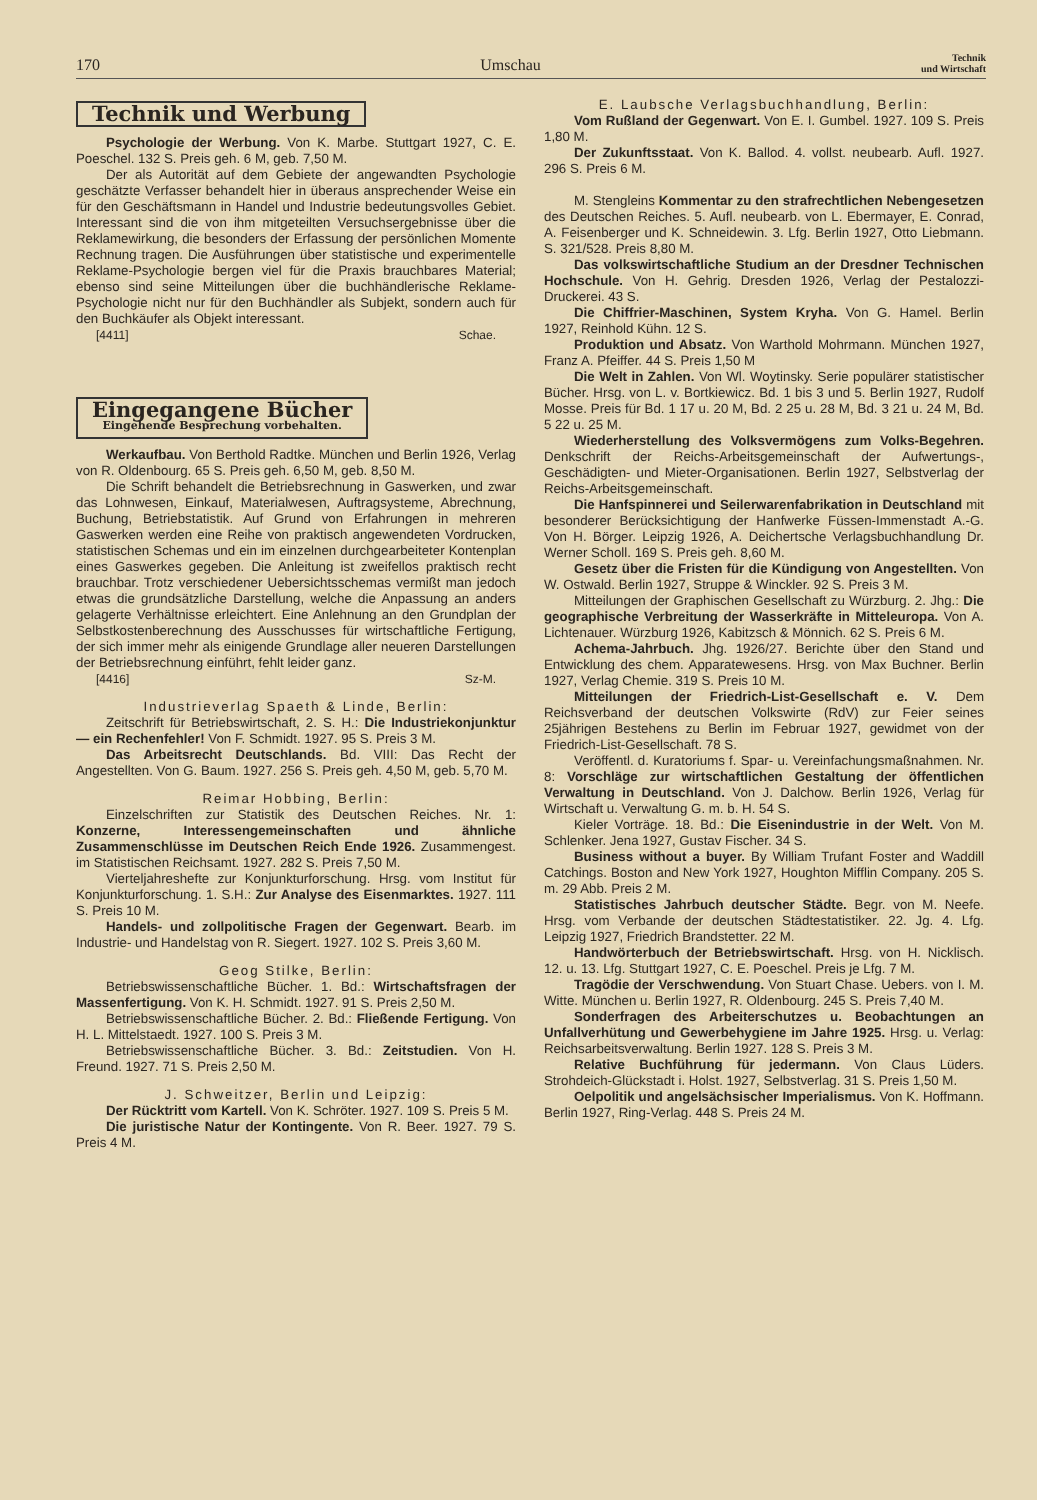170 Umschau Technik
und Wirtschaft
Technik und Werbung
Psychologie der Werbung. Von K. Marbe. Stuttgart 1927, C. E. Poeschel. 132 S. Preis geh. 6 M, geb. 7,50 M.
Der als Autorität auf dem Gebiete der angewandten Psychologie geschätzte Verfasser behandelt hier in überaus ansprechender Weise ein für den Geschäftsmann in Handel und Industrie bedeutungsvolles Gebiet. Interessant sind die von ihm mitgeteilten Versuchsergebnisse über die Reklamewirkung, die besonders der Erfassung der persönlichen Momente Rechnung tragen. Die Ausführungen über statistische und experimentelle Reklame-Psychologie bergen viel für die Praxis brauchbares Material; ebenso sind seine Mitteilungen über die buchhändlerische Reklame-Psychologie nicht nur für den Buchhändler als Subjekt, sondern auch für den Buchkäufer als Objekt interessant.
[4411] Schae.
Eingegangene Bücher Eingehende Besprechung vorbehalten.
Werkaufbau. Von Berthold Radtke. München und Berlin 1926, Verlag von R. Oldenbourg. 65 S. Preis geh. 6,50 M, geb. 8,50 M.
Die Schrift behandelt die Betriebsrechnung in Gaswerken, und zwar das Lohnwesen, Einkauf, Materialwesen, Auftragsysteme, Abrechnung, Buchung, Betriebstatistik. Auf Grund von Erfahrungen in mehreren Gaswerken werden eine Reihe von praktisch angewendeten Vordrucken, statistischen Schemas und ein im einzelnen durchgearbeiteter Kontenplan eines Gaswerkes gegeben. Die Anleitung ist zweifellos praktisch recht brauchbar. Trotz verschiedener Uebersichtsschemas vermißt man jedoch etwas die grundsätzliche Darstellung, welche die Anpassung an anders gelagerte Verhältnisse erleichtert. Eine Anlehnung an den Grundplan der Selbstkostenberechnung des Ausschusses für wirtschaftliche Fertigung, der sich immer mehr als einigende Grundlage aller neueren Darstellungen der Betriebsrechnung einführt, fehlt leider ganz.
[4416] Sz-M.
Industrieverlag Spaeth & Linde, Berlin:
Zeitschrift für Betriebswirtschaft, 2. S. H.: Die Industriekonjunktur — ein Rechenfehler! Von F. Schmidt. 1927. 95 S. Preis 3 M.
Das Arbeitsrecht Deutschlands. Bd. VIII: Das Recht der Angestellten. Von G. Baum. 1927. 256 S. Preis geh. 4,50 M, geb. 5,70 M.
Reimar Hobbing, Berlin:
Einzelschriften zur Statistik des Deutschen Reiches. Nr. 1: Konzerne, Interessengemeinschaften und ähnliche Zusammenschlüsse im Deutschen Reich Ende 1926. Zusammengest. im Statistischen Reichsamt. 1927. 282 S. Preis 7,50 M.
Vierteljahreshefte zur Konjunkturforschung. Hrsg. vom Institut für Konjunkturforschung. 1. S.H.: Zur Analyse des Eisenmarktes. 1927. 111 S. Preis 10 M.
Handels- und zollpolitische Fragen der Gegenwart. Bearb. im Industrie- und Handelstag von R. Siegert. 1927. 102 S. Preis 3,60 M.
Geog Stilke, Berlin:
Betriebswissenschaftliche Bücher. 1. Bd.: Wirtschaftsfragen der Massenfertigung. Von K. H. Schmidt. 1927. 91 S. Preis 2,50 M.
Betriebswissenschaftliche Bücher. 2. Bd.: Fließende Fertigung. Von H. L. Mittelstaedt. 1927. 100 S. Preis 3 M.
Betriebswissenschaftliche Bücher. 3. Bd.: Zeitstudien. Von H. Freund. 1927. 71 S. Preis 2,50 M.
J. Schweitzer, Berlin und Leipzig:
Der Rücktritt vom Kartell. Von K. Schröter. 1927. 109 S. Preis 5 M.
Die juristische Natur der Kontingente. Von R. Beer. 1927. 79 S. Preis 4 M.
E. Laubsche Verlagsbuchhandlung, Berlin:
Vom Rußland der Gegenwart. Von E. I. Gumbel. 1927. 109 S. Preis 1,80 M.
Der Zukunftsstaat. Von K. Ballod. 4. vollst. neubearb. Aufl. 1927. 296 S. Preis 6 M.
M. Stengleins Kommentar zu den strafrechtlichen Nebengesetzen des Deutschen Reiches. 5. Aufl. neubearb. von L. Ebermayer, E. Conrad, A. Feisenberger und K. Schneidewin. 3. Lfg. Berlin 1927, Otto Liebmann. S. 321/528. Preis 8,80 M.
Das volkswirtschaftliche Studium an der Dresdner Technischen Hochschule. Von H. Gehrig. Dresden 1926, Verlag der Pestalozzi-Druckerei. 43 S.
Die Chiffrier-Maschinen, System Kryha. Von G. Hamel. Berlin 1927, Reinhold Kühn. 12 S.
Produktion und Absatz. Von Warthold Mohrmann. München 1927, Franz A. Pfeiffer. 44 S. Preis 1,50 M
Die Welt in Zahlen. Von Wl. Woytinsky. Serie populärer statistischer Bücher. Hrsg. von L. v. Bortkiewicz. Bd. 1 bis 3 und 5. Berlin 1927, Rudolf Mosse. Preis für Bd. 1 17 u. 20 M, Bd. 2 25 u. 28 M, Bd. 3 21 u. 24 M, Bd. 5 22 u. 25 M.
Wiederherstellung des Volksvermögens zum Volks-Begehren. Denkschrift der Reichs-Arbeitsgemeinschaft der Aufwertungs-, Geschädigten- und Mieter-Organisationen. Berlin 1927, Selbstverlag der Reichs-Arbeitsgemeinschaft.
Die Hanfspinnerei und Seilerwarenfabrikation in Deutschland mit besonderer Berücksichtigung der Hanfwerke Füssen-Immenstadt A.-G. Von H. Börger. Leipzig 1926, A. Deichertsche Verlagsbuchhandlung Dr. Werner Scholl. 169 S. Preis geh. 8,60 M.
Gesetz über die Fristen für die Kündigung von Angestellten. Von W. Ostwald. Berlin 1927, Struppe & Winckler. 92 S. Preis 3 M.
Mitteilungen der Graphischen Gesellschaft zu Würzburg. 2. Jhg.: Die geographische Verbreitung der Wasserkräfte in Mitteleuropa. Von A. Lichtenauer. Würzburg 1926, Kabitzsch & Mönnich. 62 S. Preis 6 M.
Achema-Jahrbuch. Jhg. 1926/27. Berichte über den Stand und Entwicklung des chem. Apparatewesens. Hrsg. von Max Buchner. Berlin 1927, Verlag Chemie. 319 S. Preis 10 M.
Mitteilungen der Friedrich-List-Gesellschaft e. V. Dem Reichsverband der deutschen Volkswirte (RdV) zur Feier seines 25jährigen Bestehens zu Berlin im Februar 1927, gewidmet von der Friedrich-List-Gesellschaft. 78 S.
Veröffentl. d. Kuratoriums f. Spar- u. Vereinfachungsmaßnahmen. Nr. 8: Vorschläge zur wirtschaftlichen Gestaltung der öffentlichen Verwaltung in Deutschland. Von J. Dalchow. Berlin 1926, Verlag für Wirtschaft u. Verwaltung G. m. b. H. 54 S.
Kieler Vorträge. 18. Bd.: Die Eisenindustrie in der Welt. Von M. Schlenker. Jena 1927, Gustav Fischer. 34 S.
Business without a buyer. By William Trufant Foster and Waddill Catchings. Boston and New York 1927, Houghton Mifflin Company. 205 S. m. 29 Abb. Preis 2 M.
Statistisches Jahrbuch deutscher Städte. Begr. von M. Neefe. Hrsg. vom Verbande der deutschen Städtestatistiker. 22. Jg. 4. Lfg. Leipzig 1927, Friedrich Brandstetter. 22 M.
Handwörterbuch der Betriebswirtschaft. Hrsg. von H. Nicklisch. 12. u. 13. Lfg. Stuttgart 1927, C. E. Poeschel. Preis je Lfg. 7 M.
Tragödie der Verschwendung. Von Stuart Chase. Uebers. von I. M. Witte. München u. Berlin 1927, R. Oldenbourg. 245 S. Preis 7,40 M.
Sonderfragen des Arbeiterschutzes u. Beobachtungen an Unfallverhütung und Gewerbehygiene im Jahre 1925. Hrsg. u. Verlag: Reichsarbeitsverwaltung. Berlin 1927. 128 S. Preis 3 M.
Relative Buchführung für jedermann. Von Claus Lüders. Strohdeich-Glückstadt i. Holst. 1927, Selbstverlag. 31 S. Preis 1,50 M.
Oelpolitik und angelsächsischer Imperialismus. Von K. Hoffmann. Berlin 1927, Ring-Verlag. 448 S. Preis 24 M.